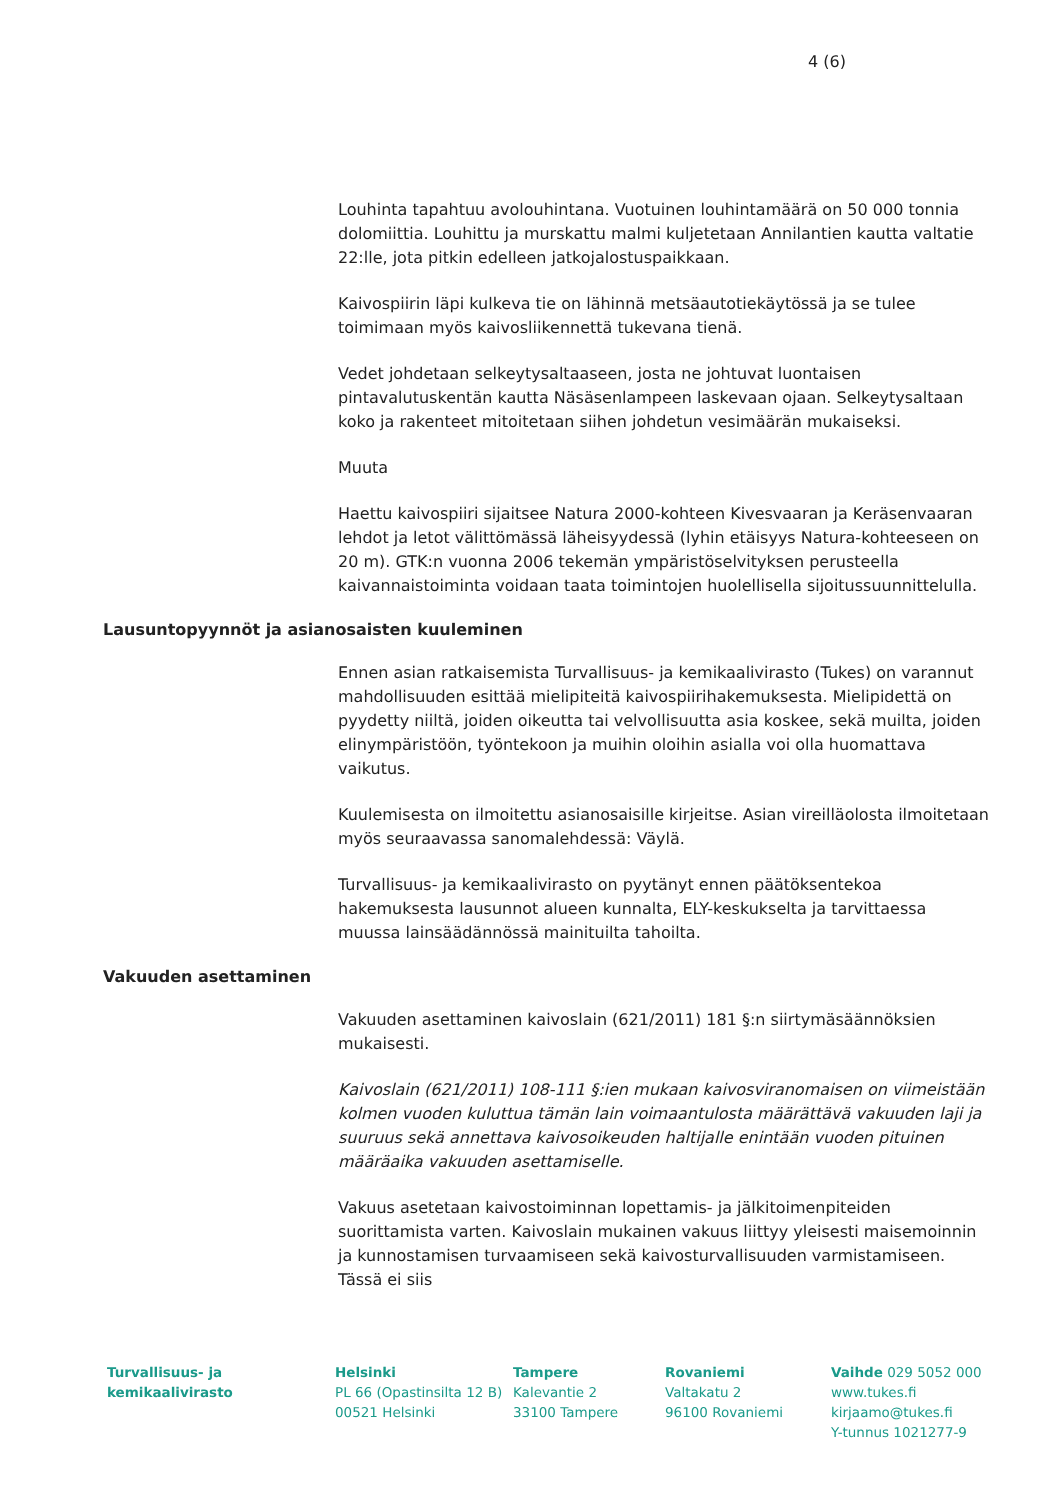4 (6)
Louhinta tapahtuu avolouhintana. Vuotuinen louhintamäärä on 50 000 tonnia dolomiittia. Louhittu ja murskattu malmi kuljetetaan Annilantien kautta valtatie 22:lle, jota pitkin edelleen jatkojalostuspaikkaan.
Kaivospiirin läpi kulkeva tie on lähinnä metsäautotiekäytössä ja se tulee toimimaan myös kaivosliikennettä tukevana tienä.
Vedet johdetaan selkeytysaltaaseen, josta ne johtuvat luontaisen pintavalutuskentän kautta Näsäsenlampeen laskevaan ojaan. Selkeytysaltaan koko ja rakenteet mitoitetaan siihen johdetun vesimäärän mukaiseksi.
Muuta
Haettu kaivospiiri sijaitsee Natura 2000-kohteen Kivesvaaran ja Keräsenvaaran lehdot ja letot välittömässä läheisyydessä (lyhin etäisyys Natura-kohteeseen on 20 m). GTK:n vuonna 2006 tekemän ympäristöselvityksen perusteella kaivannaistoiminta voidaan taata toimintojen huolellisella sijoitussuunnittelulla.
Lausuntopyynnöt ja asianosaisten kuuleminen
Ennen asian ratkaisemista Turvallisuus- ja kemikaalivirasto (Tukes) on varannut mahdollisuuden esittää mielipiteitä kaivospiirihakemuksesta. Mielipidettä on pyydetty niiltä, joiden oikeutta tai velvollisuutta asia koskee, sekä muilta, joiden elinympäristöön, työntekoon ja muihin oloihin asialla voi olla huomattava vaikutus.
Kuulemisesta on ilmoitettu asianosaisille kirjeitse. Asian vireilläolosta ilmoitetaan myös seuraavassa sanomalehdessä: Väylä.
Turvallisuus- ja kemikaalivirasto on pyytänyt ennen päätöksentekoa hakemuksesta lausunnot alueen kunnalta, ELY-keskukselta ja tarvittaessa muussa lainsäädännössä mainituilta tahoilta.
Vakuuden asettaminen
Vakuuden asettaminen kaivoslain (621/2011) 181 §:n siirtymäsäännöksien mukaisesti.
Kaivoslain (621/2011) 108-111 §:ien mukaan kaivosviranomaisen on viimeistään kolmen vuoden kuluttua tämän lain voimaantulosta määrättävä vakuuden laji ja suuruus sekä annettava kaivosoikeuden haltijalle enintään vuoden pituinen määräaika vakuuden asettamiselle.
Vakuus asetetaan kaivostoiminnan lopettamis- ja jälkitoimenpiteiden suorittamista varten. Kaivoslain mukainen vakuus liittyy yleisesti maisemoinnin ja kunnostamisen turvaamiseen sekä kaivosturvallisuuden varmistamiseen. Tässä ei siis
Turvallisuus- ja
kemikaalivirasto
Helsinki
PL 66 (Opastinsilta 12 B)
00521 Helsinki
Tampere
Kalevantie 2
33100 Tampere
Rovaniemi
Valtakatu 2
96100 Rovaniemi
Vaihde 029 5052 000
www.tukes.fi
kirjaamo@tukes.fi
Y-tunnus 1021277-9